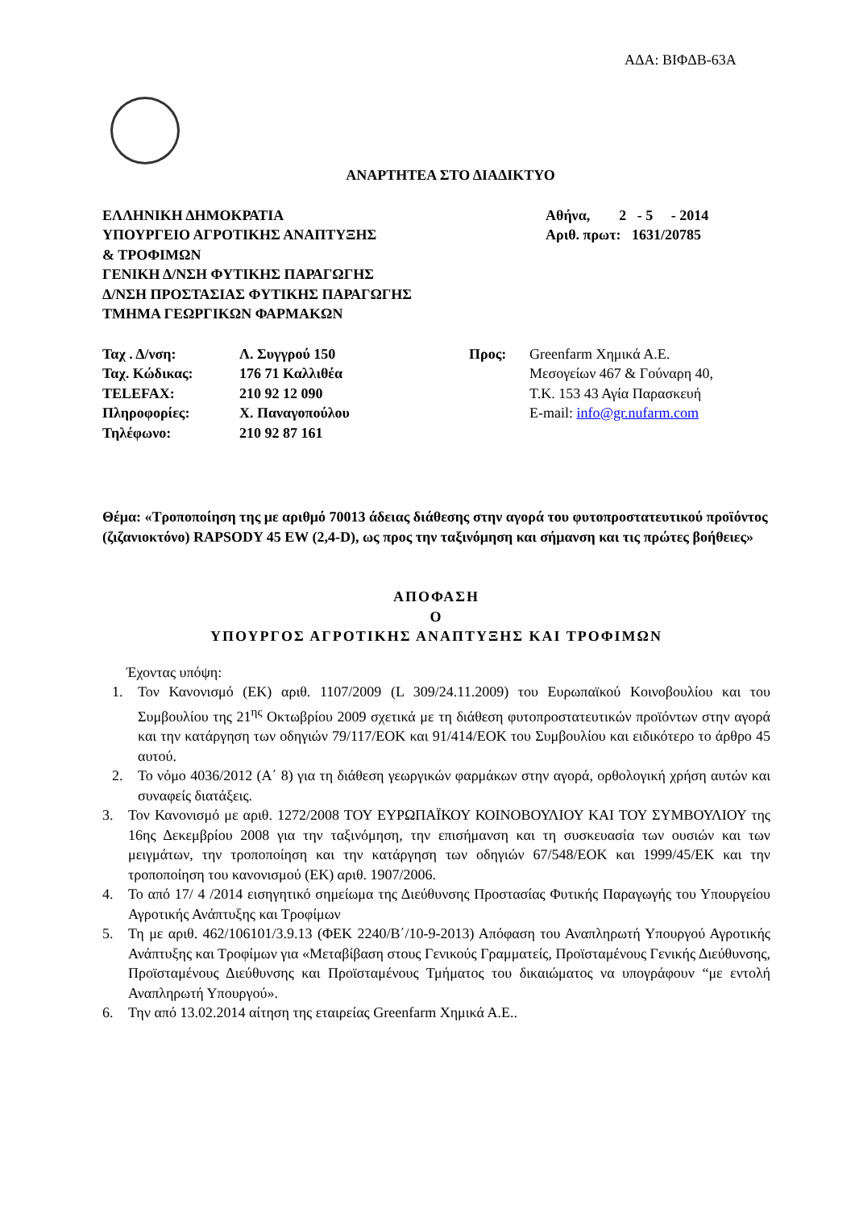ΑΔΑ: ΒΙΦΔΒ-63Α
ΑΝΑΡΤΗΤΕΑ ΣΤΟ ΔΙΑΔΙΚΤΥΟ
ΕΛΛΗΝΙΚΗ ΔΗΜΟΚΡΑΤΙΑ
ΥΠΟΥΡΓΕΙΟ ΑΓΡΟΤΙΚΗΣ ΑΝΑΠΤΥΞΗΣ
& ΤΡΟΦΙΜΩΝ
ΓΕΝΙΚΗ Δ/ΝΣΗ ΦΥΤΙΚΗΣ ΠΑΡΑΓΩΓΗΣ
Δ/ΝΣΗ ΠΡΟΣΤΑΣΙΑΣ ΦΥΤΙΚΗΣ ΠΑΡΑΓΩΓΗΣ
ΤΜΗΜΑ ΓΕΩΡΓΙΚΩΝ ΦΑΡΜΑΚΩΝ
Αθήνα, 2 - 5 - 2014
Αριθ. πρωτ: 1631/20785
| Ταχ . Δ/νση: | Λ. Συγγρού 150 |
| Ταχ. Κώδικας: | 176 71 Καλλιθέα |
| TELEFAX: | 210 92 12 090 |
| Πληροφορίες: | Χ. Παναγοπούλου |
| Τηλέφωνο: | 210 92 87 161 |
Προς: Greenfarm Χημικά Α.Ε.
Μεσογείων 467 & Γούναρη 40,
Τ.Κ. 153 43 Αγία Παρασκευή
E-mail: info@gr.nufarm.com
Θέμα: «Τροποποίηση της με αριθμό 70013 άδειας διάθεσης στην αγορά του φυτοπροστατευτικού προϊόντος (ζιζανιοκτόνο) RAPSODY 45 EW (2,4-D), ως προς την ταξινόμηση και σήμανση και τις πρώτες βοήθειες»
ΑΠΟΦΑΣΗ
Ο
ΥΠΟΥΡΓΟΣ ΑΓΡΟΤΙΚΗΣ ΑΝΑΠΤΥΞΗΣ ΚΑΙ ΤΡΟΦΙΜΩΝ
Έχοντας υπόψη:
1. Τον Κανονισμό (ΕΚ) αριθ. 1107/2009 (L 309/24.11.2009) του Ευρωπαϊκού Κοινοβουλίου και του Συμβουλίου της 21<sup>ης</sup> Οκτωβρίου 2009 σχετικά με τη διάθεση φυτοπροστατευτικών προϊόντων στην αγορά και την κατάργηση των οδηγιών 79/117/ΕΟΚ και 91/414/ΕΟΚ του Συμβουλίου και ειδικότερο το άρθρο 45 αυτού.
2. Το νόμο 4036/2012 (Α΄ 8) για τη διάθεση γεωργικών φαρμάκων στην αγορά, ορθολογική χρήση αυτών και συναφείς διατάξεις.
3. Τον Κανονισμό με αριθ. 1272/2008 ΤΟΥ ΕΥΡΩΠΑΪΚΟΥ ΚΟΙΝΟΒΟΥΛΙΟΥ ΚΑΙ ΤΟΥ ΣΥΜΒΟΥΛΙΟΥ της 16ης Δεκεμβρίου 2008 για την ταξινόμηση, την επισήμανση και τη συσκευασία των ουσιών και των μειγμάτων, την τροποποίηση και την κατάργηση των οδηγιών 67/548/ΕΟΚ και 1999/45/ΕΚ και την τροποποίηση του κανονισμού (ΕΚ) αριθ. 1907/2006.
4. Το από 17/ 4 /2014 εισηγητικό σημείωμα της Διεύθυνσης Προστασίας Φυτικής Παραγωγής του Υπουργείου Αγροτικής Ανάπτυξης και Τροφίμων
5. Τη με αριθ. 462/106101/3.9.13 (ΦΕΚ 2240/Β΄/10-9-2013) Απόφαση του Αναπληρωτή Υπουργού Αγροτικής Ανάπτυξης και Τροφίμων για «Μεταβίβαση στους Γενικούς Γραμματείς, Προϊσταμένους Γενικής Διεύθυνσης, Προϊσταμένους Διεύθυνσης και Προϊσταμένους Τμήματος του δικαιώματος να υπογράφουν “με εντολή Αναπληρωτή Υπουργού».
6. Την από 13.02.2014 αίτηση της εταιρείας Greenfarm Χημικά Α.Ε..